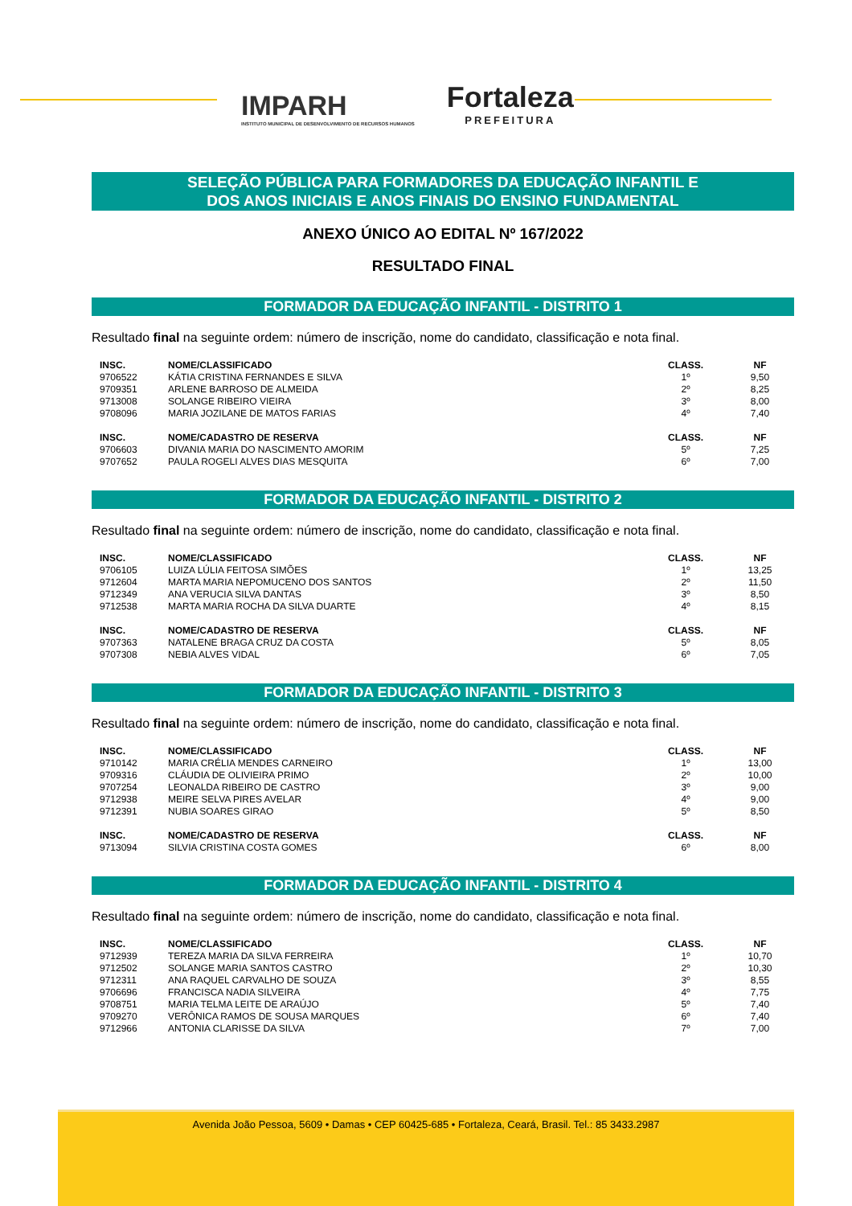IMPARH
INSTITUTO MUNICIPAL DE DESENVOLVIMENTO DE RECURSOS HUMANOS
Fortaleza
PREFEITURA
SELEÇÃO PÚBLICA PARA FORMADORES DA EDUCAÇÃO INFANTIL E
DOS ANOS INICIAIS E ANOS FINAIS DO ENSINO FUNDAMENTAL
ANEXO ÚNICO AO EDITAL Nº 167/2022
RESULTADO FINAL
FORMADOR DA EDUCAÇÃO INFANTIL - DISTRITO 1
Resultado final na seguinte ordem: número de inscrição, nome do candidato, classificação e nota final.
| INSC. | NOME/CLASSIFICADO | CLASS. | NF |
| --- | --- | --- | --- |
| 9706522 | KÁTIA CRISTINA FERNANDES E SILVA | 1º | 9,50 |
| 9709351 | ARLENE BARROSO DE ALMEIDA | 2º | 8,25 |
| 9713008 | SOLANGE RIBEIRO VIEIRA | 3º | 8,00 |
| 9708096 | MARIA JOZILANE DE MATOS FARIAS | 4º | 7,40 |
| INSC. | NOME/CADASTRO DE RESERVA | CLASS. | NF |
| 9706603 | DIVANIA MARIA DO NASCIMENTO AMORIM | 5º | 7,25 |
| 9707652 | PAULA ROGELI ALVES DIAS MESQUITA | 6º | 7,00 |
FORMADOR DA EDUCAÇÃO INFANTIL - DISTRITO 2
Resultado final na seguinte ordem: número de inscrição, nome do candidato, classificação e nota final.
| INSC. | NOME/CLASSIFICADO | CLASS. | NF |
| --- | --- | --- | --- |
| 9706105 | LUIZA LÚLIA FEITOSA SIMÕES | 1º | 13,25 |
| 9712604 | MARTA MARIA NEPOMUCENO DOS SANTOS | 2º | 11,50 |
| 9712349 | ANA VERUCIA SILVA DANTAS | 3º | 8,50 |
| 9712538 | MARTA MARIA ROCHA DA SILVA DUARTE | 4º | 8,15 |
| INSC. | NOME/CADASTRO DE RESERVA | CLASS. | NF |
| 9707363 | NATALENE BRAGA CRUZ DA COSTA | 5º | 8,05 |
| 9707308 | NEBIA ALVES VIDAL | 6º | 7,05 |
FORMADOR DA EDUCAÇÃO INFANTIL - DISTRITO 3
Resultado final na seguinte ordem: número de inscrição, nome do candidato, classificação e nota final.
| INSC. | NOME/CLASSIFICADO | CLASS. | NF |
| --- | --- | --- | --- |
| 9710142 | MARIA CRÉLIA MENDES CARNEIRO | 1º | 13,00 |
| 9709316 | CLÁUDIA DE OLIVIEIRA PRIMO | 2º | 10,00 |
| 9707254 | LEONALDA RIBEIRO DE CASTRO | 3º | 9,00 |
| 9712938 | MEIRE SELVA PIRES AVELAR | 4º | 9,00 |
| 9712391 | NUBIA SOARES GIRAO | 5º | 8,50 |
| INSC. | NOME/CADASTRO DE RESERVA | CLASS. | NF |
| 9713094 | SILVIA CRISTINA COSTA GOMES | 6º | 8,00 |
FORMADOR DA EDUCAÇÃO INFANTIL - DISTRITO 4
Resultado final na seguinte ordem: número de inscrição, nome do candidato, classificação e nota final.
| INSC. | NOME/CLASSIFICADO | CLASS. | NF |
| --- | --- | --- | --- |
| 9712939 | TEREZA MARIA DA SILVA FERREIRA | 1º | 10,70 |
| 9712502 | SOLANGE MARIA SANTOS CASTRO | 2º | 10,30 |
| 9712311 | ANA RAQUEL CARVALHO DE SOUZA | 3º | 8,55 |
| 9706696 | FRANCISCA NADIA SILVEIRA | 4º | 7,75 |
| 9708751 | MARIA TELMA LEITE DE ARAÚJO | 5º | 7,40 |
| 9709270 | VERÔNICA RAMOS DE SOUSA MARQUES | 6º | 7,40 |
| 9712966 | ANTONIA CLARISSE DA SILVA | 7º | 7,00 |
Avenida João Pessoa, 5609 • Damas • CEP 60425-685 • Fortaleza, Ceará, Brasil. Tel.: 85 3433.2987